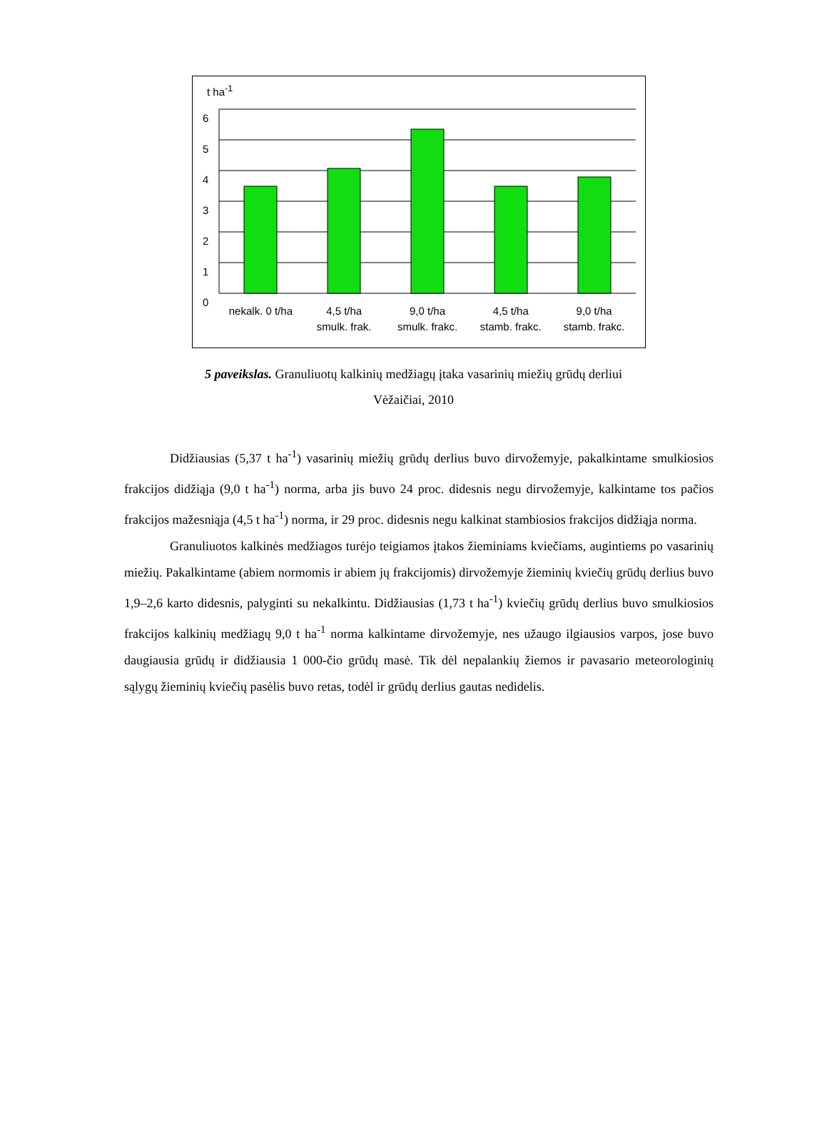t ha<sup>-1</sup>
6
5
4
3
2
1
0
nekalk. 0 t/ha 4,5 t/ha
smulk. frak.
9,0 t/ha
smulk. frakc.
4,5 t/ha
stamb. frakc.
9,0 t/ha
stamb. frakc.
5 paveikslas. Granuliuotų kalkinių medžiagų įtaka vasarinių miežių grūdų derliui
Vėžaičiai, 2010
Didžiausias (5,37 t ha<sup>-1</sup>) vasarinių miežių grūdų derlius buvo dirvožemyje, pakalkintame smulkiosios frakcijos didžiąja (9,0 t ha<sup>-1</sup>) norma, arba jis buvo 24 proc. didesnis negu dirvožemyje, kalkintame tos pačios frakcijos mažesniąja (4,5 t ha<sup>-1</sup>) norma, ir 29 proc. didesnis negu kalkinat stambiosios frakcijos didžiąja norma.
Granuliuotos kalkinės medžiagos turėjo teigiamos įtakos žieminiams kviečiams, augintiems po vasarinių miežių. Pakalkintame (abiem normomis ir abiem jų frakcijomis) dirvožemyje žieminių kviečių grūdų derlius buvo 1,9–2,6 karto didesnis, palyginti su nekalkintu. Didžiausias (1,73 t ha<sup>-1</sup>) kviečių grūdų derlius buvo smulkiosios frakcijos kalkinių medžiagų 9,0 t ha<sup>-1</sup> norma kalkintame dirvožemyje, nes užaugo ilgiausios varpos, jose buvo daugiausia grūdų ir didžiausia 1 000-čio grūdų masė. Tik dėl nepalankių žiemos ir pavasario meteorologinių sąlygų žieminių kviečių pasėlis buvo retas, todėl ir grūdų derlius gautas nedidelis.